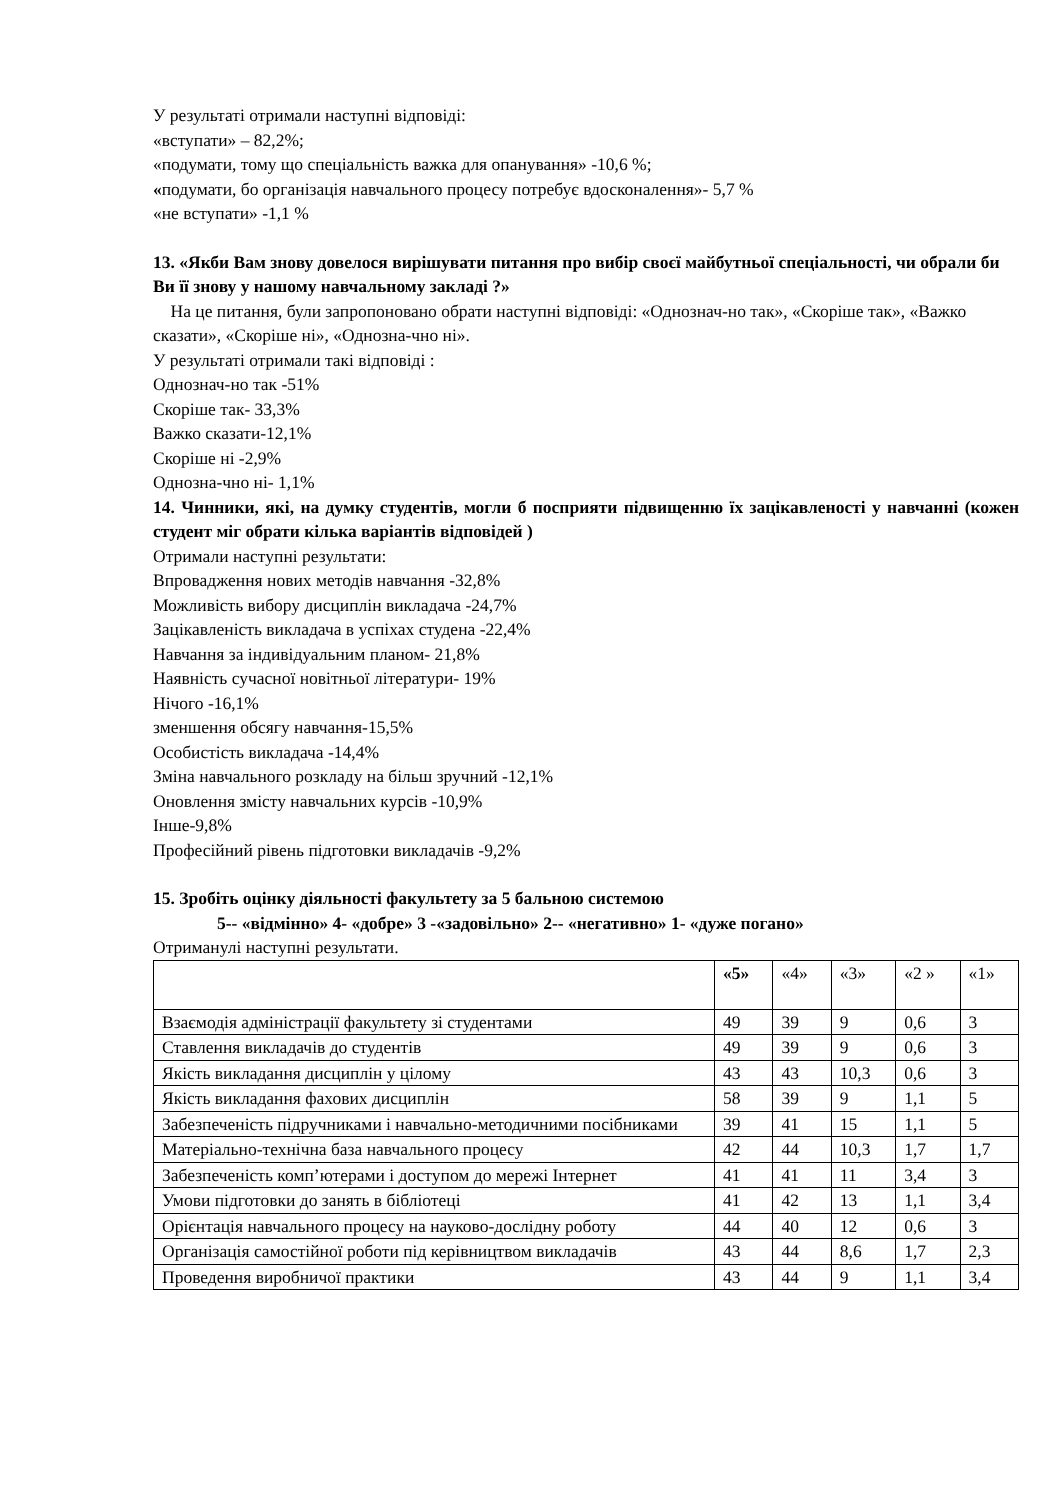У результаті отримали наступні відповіді:
«вступати» – 82,2%;
«подумати, тому що спеціальність важка для опанування» -10,6 %;
«подумати, бо організація навчального процесу потребує вдосконалення»- 5,7 %
«не вступати» -1,1 %
13. «Якби Вам знову довелося вирішувати питання про вибір своєї майбутньої спеціальності, чи обрали би Ви її знову у нашому навчальному закладі ?»
На це питання, були запропоновано обрати наступні відповіді: «Однознач-но так», «Скоріше так», «Важко сказати», «Скоріше ні», «Однозна-чно ні».
У результаті отримали такі відповіді :
Однознач-но так -51%
Скоріше так- 33,3%
Важко сказати-12,1%
Скоріше ні -2,9%
Однозна-чно ні- 1,1%
14. Чинники, які, на думку студентів, могли б посприяти підвищенню їх зацікавленості у навчанні (кожен студент міг обрати кілька варіантів відповідей )
Отримали наступні результати:
Впровадження нових методів навчання -32,8%
Можливість вибору дисциплін викладача -24,7%
Зацікавленість викладача в успіхах студена -22,4%
Навчання за індивідуальним планом- 21,8%
Наявність сучасної новітньої літератури- 19%
Нічого -16,1%
зменшення обсягу навчання-15,5%
Особистість викладача -14,4%
Зміна навчального розкладу на більш зручний -12,1%
Оновлення змісту навчальних курсів -10,9%
Інше-9,8%
Професійний рівень підготовки викладачів -9,2%
15. Зробіть оцінку діяльності факультету за 5 бальною системою
5-- «відмінно» 4- «добре» 3 -«задовільно» 2-- «негативно» 1- «дуже погано»
Отриманулі наступні результати.
| | «5» | «4» | «3» | «2 » | «1» |
| Взаємодія адміністрації факультету зі студентами | 49 | 39 | 9 | 0,6 | 3 |
| Ставлення викладачів до студентів | 49 | 39 | 9 | 0,6 | 3 |
| Якість викладання дисциплін у цілому | 43 | 43 | 10,3 | 0,6 | 3 |
| Якість викладання фахових дисциплін | 58 | 39 | 9 | 1,1 | 5 |
| Забезпеченість підручниками і навчально-методичними посібниками | 39 | 41 | 15 | 1,1 | 5 |
| Матеріально-технічна база навчального процесу | 42 | 44 | 10,3 | 1,7 | 1,7 |
| Забезпеченість комп’ютерами і доступом до мережі Інтернет | 41 | 41 | 11 | 3,4 | 3 |
| Умови підготовки до занять в бібліотеці | 41 | 42 | 13 | 1,1 | 3,4 |
| Орієнтація навчального процесу на науково-дослідну роботу | 44 | 40 | 12 | 0,6 | 3 |
| Організація самостійної роботи під керівництвом викладачів | 43 | 44 | 8,6 | 1,7 | 2,3 |
| Проведення виробничої практики | 43 | 44 | 9 | 1,1 | 3,4 |